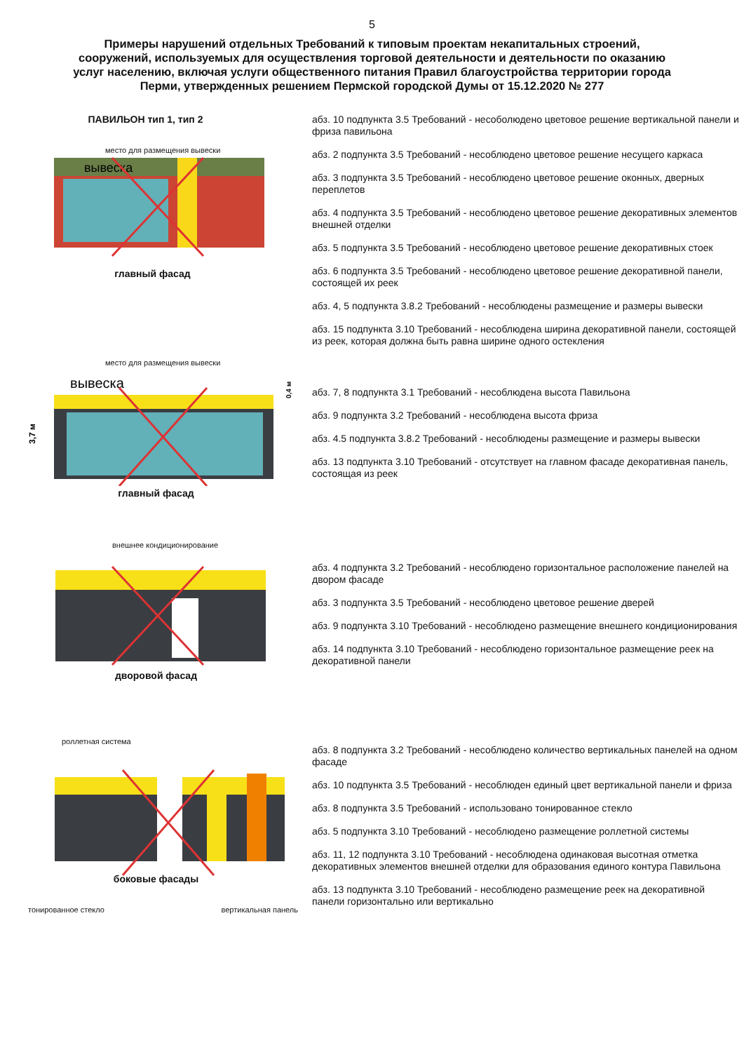5
Примеры нарушений отдельных Требований к типовым проектам некапитальных строений, сооружений, используемых для осуществления торговой деятельности и деятельности по оказанию услуг населению, включая услуги общественного питания Правил благоустройства территории города Перми, утвержденных решением Пермской городской Думы от 15.12.2020 № 277
ПАВИЛЬОН тип 1, тип 2
место для размещения вывески
вывеска
главный фасад
абз. 10 подпункта 3.5 Требований - несоболюдено цветовое решение вертикальной панели и фриза павильона
абз. 2 подпункта 3.5 Требований - несоблюдено цветовое решение несущего каркаса
абз. 3 подпункта 3.5 Требований - несоблюдено цветовое решение оконных, дверных переплетов
абз. 4 подпункта 3.5 Требований - несоблюдено цветовое решение декоративных элементов внешней отделки
абз. 5 подпункта 3.5 Требований - несоблюдено цветовое решение декоративных стоек
абз. 6 подпункта 3.5 Требований - несоблюдено цветовое решение декоративной панели, состоящей их реек
абз. 4, 5 подпункта 3.8.2 Требований - несоблюдены размещение и размеры вывески
абз. 15 подпункта 3.10 Требований - несоблюдена ширина декоративной панели, состоящей из реек, которая должна быть равна ширине одного остекления
место для размещения вывески
вывеска
3,7 м
0,4 м
главный фасад
абз. 7, 8 подпункта 3.1 Требований - несоблюдена высота Павильона
абз. 9 подпункта 3.2 Требований - несоблюдена высота фриза
абз. 4.5 подпункта 3.8.2 Требований - несоблюдены размещение и размеры вывески
абз. 13 подпункта 3.10 Требований - отсутствует на главном фасаде декоративная панель, состоящая из реек
внешнее кондиционирование
дворовой фасад
абз. 4 подпункта 3.2 Требований - несоблюдено горизонтальное расположение панелей на двором фасаде
абз. 3 подпункта 3.5 Требований - несоблюдено цветовое решение дверей
абз. 9 подпункта 3.10 Требований - несоблюдено размещение внешнего кондиционирования
абз. 14 подпункта 3.10 Требований - несоблюдено горизонтальное размещение реек на декоративной панели
роллетная система
боковые фасады
тонированное стекло вертикальная панель
абз. 8 подпункта 3.2 Требований - несоблюдено количество вертикальных панелей на одном фасаде
абз. 10 подпункта 3.5 Требований - несоблюден единый цвет вертикальной панели и фриза
абз. 8 подпункта 3.5 Требований - использовано тонированное стекло
абз. 5 подпункта 3.10 Требований - несоблюдено размещение роллетной системы
абз. 11, 12 подпункта 3.10 Требований - несоблюдена одинаковая высотная отметка декоративных элементов внешней отделки для образования единого контура Павильона
абз. 13 подпункта 3.10 Требований - несоблюдено размещение реек на декоративной панели горизонтально или вертикально